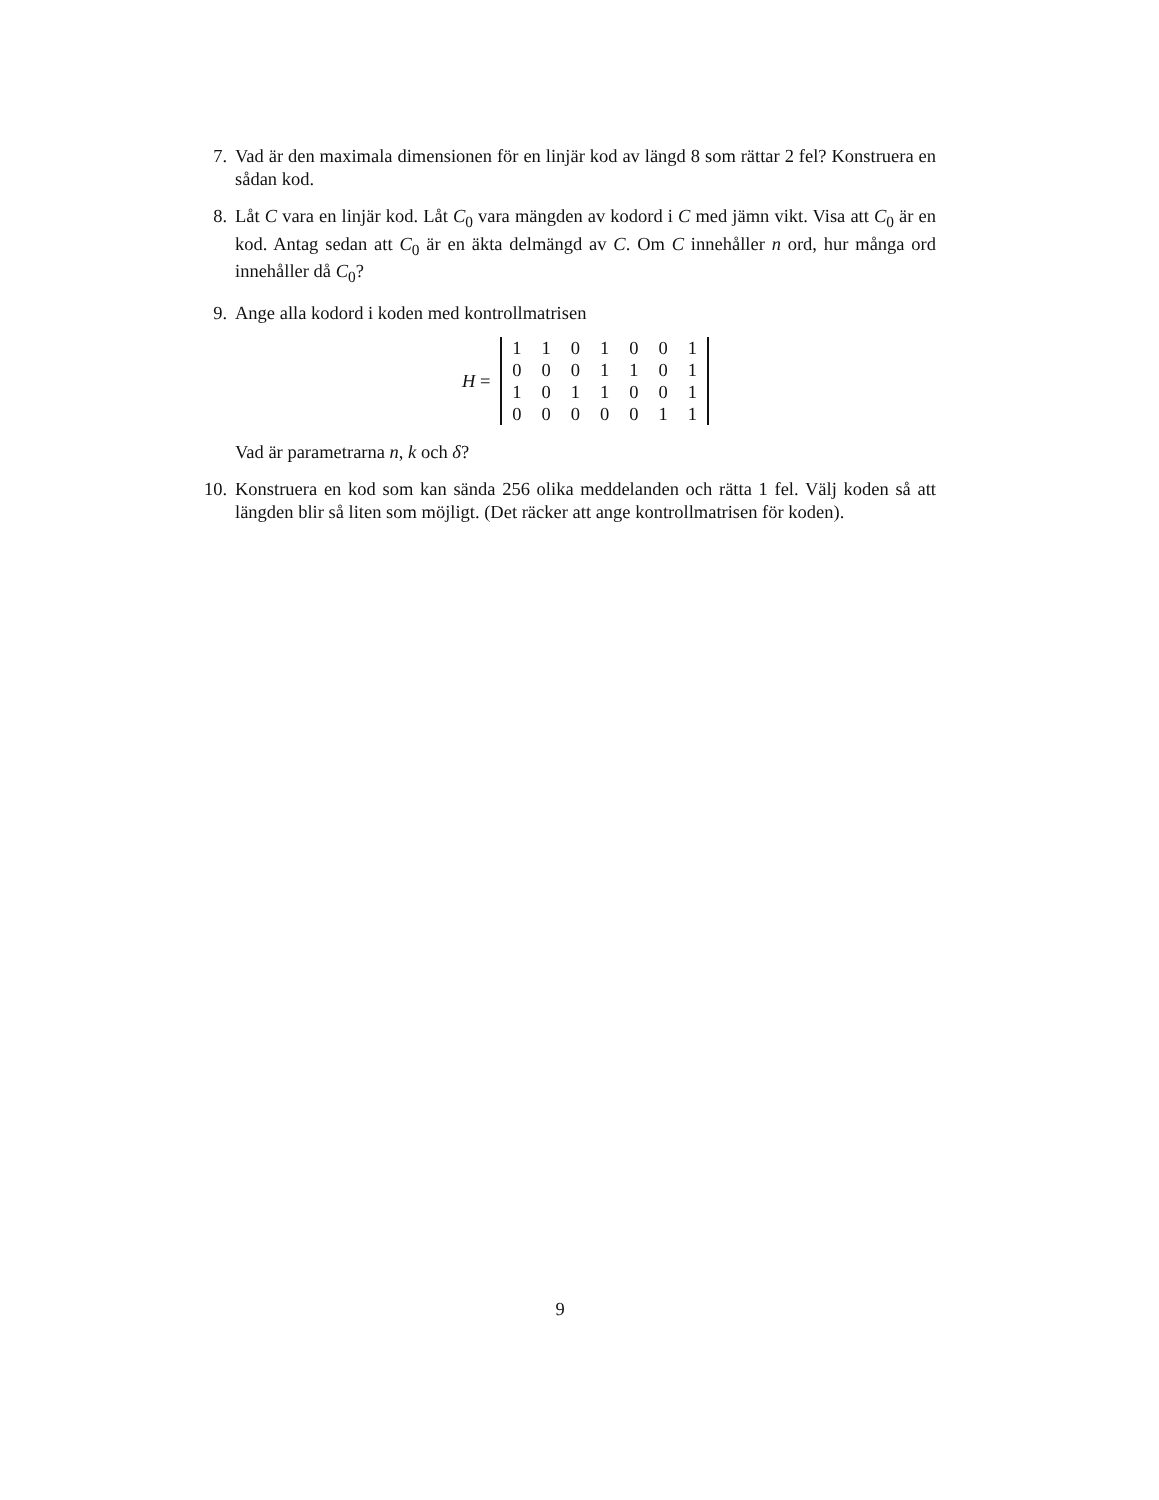7. Vad är den maximala dimensionen för en linjär kod av längd 8 som rättar 2 fel? Konstruera en sådan kod.
8. Låt C vara en linjär kod. Låt C<sub>0</sub> vara mängden av kodord i C med jämn vikt. Visa att C<sub>0</sub> är en kod. Antag sedan att C<sub>0</sub> är en äkta delmängd av C. Om C innehåller n ord, hur många ord innehåller då C<sub>0</sub>?
9. Ange alla kodord i koden med kontrollmatrisen
H =
| 1 | 1 | 0 | 1 | 0 | 0 | 1 |
| 0 | 0 | 0 | 1 | 1 | 0 | 1 |
| 1 | 0 | 1 | 1 | 0 | 0 | 1 |
| 0 | 0 | 0 | 0 | 0 | 1 | 1 |
Vad är parametrarna n, k och δ?
10. Konstruera en kod som kan sända 256 olika meddelanden och rätta 1 fel. Välj koden så att längden blir så liten som möjligt. (Det räcker att ange kontrollmatrisen för koden).
9